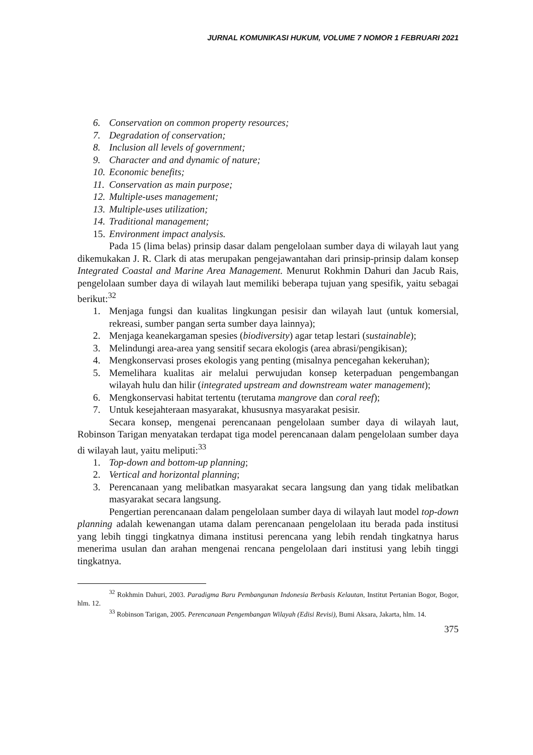JURNAL KOMUNIKASI HUKUM, VOLUME 7 NOMOR 1 FEBRUARI 2021
6. Conservation on common property resources;
7. Degradation of conservation;
8. Inclusion all levels of government;
9. Character and and dynamic of nature;
10. Economic benefits;
11. Conservation as main purpose;
12. Multiple-uses management;
13. Multiple-uses utilization;
14. Traditional management;
15. Environment impact analysis.
Pada 15 (lima belas) prinsip dasar dalam pengelolaan sumber daya di wilayah laut yang dikemukakan J. R. Clark di atas merupakan pengejawantahan dari prinsip-prinsip dalam konsep Integrated Coastal and Marine Area Management. Menurut Rokhmin Dahuri dan Jacub Rais, pengelolaan sumber daya di wilayah laut memiliki beberapa tujuan yang spesifik, yaitu sebagai berikut:<sup>32</sup>
1. Menjaga fungsi dan kualitas lingkungan pesisir dan wilayah laut (untuk komersial, rekreasi, sumber pangan serta sumber daya lainnya);
2. Menjaga keanekargaman spesies (biodiversity) agar tetap lestari (sustainable);
3. Melindungi area-area yang sensitif secara ekologis (area abrasi/pengikisan);
4. Mengkonservasi proses ekologis yang penting (misalnya pencegahan kekeruhan);
5. Memelihara kualitas air melalui perwujudan konsep keterpaduan pengembangan wilayah hulu dan hilir (integrated upstream and downstream water management);
6. Mengkonservasi habitat tertentu (terutama mangrove dan coral reef);
7. Untuk kesejahteraan masyarakat, khususnya masyarakat pesisir.
Secara konsep, mengenai perencanaan pengelolaan sumber daya di wilayah laut, Robinson Tarigan menyatakan terdapat tiga model perencanaan dalam pengelolaan sumber daya di wilayah laut, yaitu meliputi:<sup>33</sup>
1. Top-down and bottom-up planning;
2. Vertical and horizontal planning;
3. Perencanaan yang melibatkan masyarakat secara langsung dan yang tidak melibatkan masyarakat secara langsung.
Pengertian perencanaan dalam pengelolaan sumber daya di wilayah laut model top-down planning adalah kewenangan utama dalam perencanaan pengelolaan itu berada pada institusi yang lebih tinggi tingkatnya dimana institusi perencana yang lebih rendah tingkatnya harus menerima usulan dan arahan mengenai rencana pengelolaan dari institusi yang lebih tinggi tingkatnya.
<sup>32</sup> Rokhmin Dahuri, 2003. Paradigma Baru Pembangunan Indonesia Berbasis Kelautan, Institut Pertanian Bogor, Bogor, hlm. 12.
<sup>33</sup> Robinson Tarigan, 2005. Perencanaan Pengembangan Wilayah (Edisi Revisi), Bumi Aksara, Jakarta, hlm. 14.
375